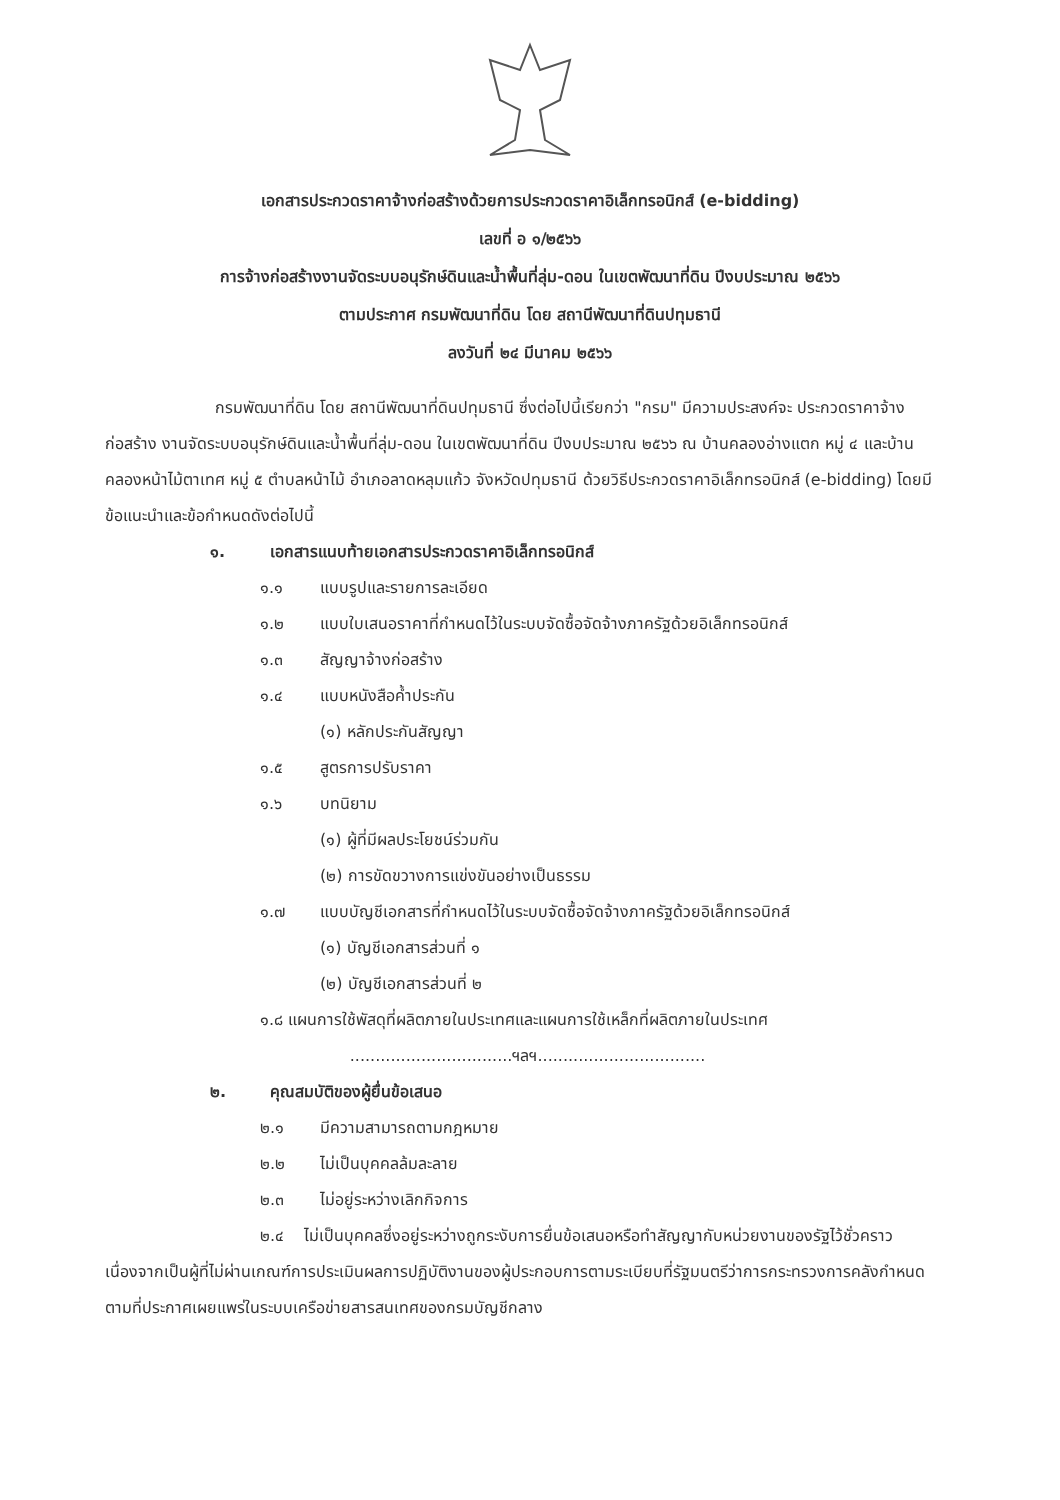เอกสารประกวดราคาจ้างก่อสร้างด้วยการประกวดราคาอิเล็กทรอนิกส์ (e-bidding)
เลขที่ อ ๑/๒๕๖๖
การจ้างก่อสร้างงานจัดระบบอนุรักษ์ดินและน้ำพื้นที่ลุ่ม-ดอน ในเขตพัฒนาที่ดิน ปีงบประมาณ ๒๕๖๖
ตามประกาศ กรมพัฒนาที่ดิน โดย สถานีพัฒนาที่ดินปทุมธานี
ลงวันที่ ๒๔ มีนาคม ๒๕๖๖
กรมพัฒนาที่ดิน โดย สถานีพัฒนาที่ดินปทุมธานี ซึ่งต่อไปนี้เรียกว่า "กรม" มีความประสงค์จะ ประกวดราคาจ้างก่อสร้าง งานจัดระบบอนุรักษ์ดินและน้ำพื้นที่ลุ่ม-ดอน ในเขตพัฒนาที่ดิน ปีงบประมาณ ๒๕๖๖ ณ บ้านคลองอ่างแตก หมู่ ๔ และบ้านคลองหน้าไม้ตาเทศ หมู่ ๕ ตำบลหน้าไม้ อำเภอลาดหลุมแก้ว จังหวัดปทุมธานี ด้วยวิธีประกวดราคาอิเล็กทรอนิกส์ (e-bidding) โดยมีข้อแนะนำและข้อกำหนดดังต่อไปนี้
๑. เอกสารแนบท้ายเอกสารประกวดราคาอิเล็กทรอนิกส์
๑.๑ แบบรูปและรายการละเอียด
๑.๒ แบบใบเสนอราคาที่กำหนดไว้ในระบบจัดซื้อจัดจ้างภาครัฐด้วยอิเล็กทรอนิกส์
๑.๓ สัญญาจ้างก่อสร้าง
๑.๔ แบบหนังสือค้ำประกัน
(๑) หลักประกันสัญญา
๑.๕ สูตรการปรับราคา
๑.๖ บทนิยาม
(๑) ผู้ที่มีผลประโยชน์ร่วมกัน
(๒) การขัดขวางการแข่งขันอย่างเป็นธรรม
๑.๗ แบบบัญชีเอกสารที่กำหนดไว้ในระบบจัดซื้อจัดจ้างภาครัฐด้วยอิเล็กทรอนิกส์
(๑) บัญชีเอกสารส่วนที่ ๑
(๒) บัญชีเอกสารส่วนที่ ๒
๑.๘ แผนการใช้พัสดุที่ผลิตภายในประเทศและแผนการใช้เหล็กที่ผลิตภายในประเทศ
................................ฯลฯ.................................
๒. คุณสมบัติของผู้ยื่นข้อเสนอ
๒.๑ มีความสามารถตามกฎหมาย
๒.๒ ไม่เป็นบุคคลล้มละลาย
๒.๓ ไม่อยู่ระหว่างเลิกกิจการ
๒.๔ ไม่เป็นบุคคลซึ่งอยู่ระหว่างถูกระงับการยื่นข้อเสนอหรือทำสัญญากับหน่วยงานของรัฐไว้ชั่วคราว เนื่องจากเป็นผู้ที่ไม่ผ่านเกณฑ์การประเมินผลการปฏิบัติงานของผู้ประกอบการตามระเบียบที่รัฐมนตรีว่าการกระทรวงการคลังกำหนดตามที่ประกาศเผยแพร่ในระบบเครือข่ายสารสนเทศของกรมบัญชีกลาง